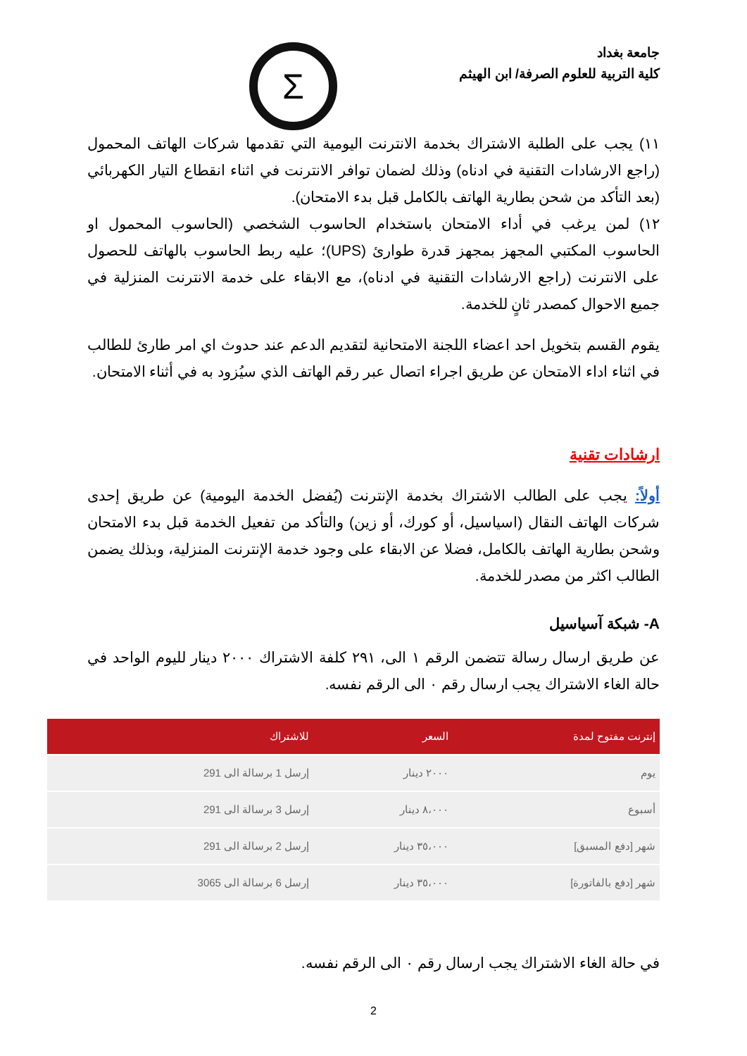جامعة بغداد
كلية التربية للعلوم الصرفة/ ابن الهيثم
Σ
١١) يجب على الطلبة الاشتراك بخدمة الانترنت اليومية التي تقدمها شركات الهاتف المحمول (راجع الارشادات التقنية في ادناه) وذلك لضمان توافر الانترنت في اثناء انقطاع التيار الكهربائي (بعد التأكد من شحن بطارية الهاتف بالكامل قبل بدء الامتحان).
١٢) لمن يرغب في أداء الامتحان باستخدام الحاسوب الشخصي (الحاسوب المحمول او الحاسوب المكتبي المجهز بمجهز قدرة طوارئ (UPS)؛ عليه ربط الحاسوب بالهاتف للحصول على الانترنت (راجع الارشادات التقنية في ادناه)، مع الابقاء على خدمة الانترنت المنزلية في جميع الاحوال كمصدر ثانٍ للخدمة.
يقوم القسم بتخويل احد اعضاء اللجنة الامتحانية لتقديم الدعم عند حدوث اي امر طارئ للطالب في اثناء اداء الامتحان عن طريق اجراء اتصال عبر رقم الهاتف الذي سيُزود به في أثناء الامتحان.
ارشادات تقنية
أولاً: يجب على الطالب الاشتراك بخدمة الإنترنت (يُفضل الخدمة اليومية) عن طريق إحدى شركات الهاتف النقال (اسياسيل، أو كورك، أو زين) والتأكد من تفعيل الخدمة قبل بدء الامتحان وشحن بطارية الهاتف بالكامل، فضلا عن الابقاء على وجود خدمة الإنترنت المنزلية، وبذلك يضمن الطالب اكثر من مصدر للخدمة.
A- شبكة آسياسيل
عن طريق ارسال رسالة تتضمن الرقم ١ الى، ٢٩١ كلفة الاشتراك ٢٠٠٠ دينار لليوم الواحد في حالة الغاء الاشتراك يجب ارسال رقم ٠ الى الرقم نفسه.
| إنترنت مفتوح لمدة | السعر | للاشتراك |
| --- | --- | --- |
| يوم | ٢٠٠٠ دينار | إرسل 1 برسالة الى 291 |
| أسبوع | ٨،٠٠٠ دينار | إرسل 3 برسالة الى 291 |
| شهر [دفع المسبق] | ٣٥،٠٠٠ دينار | إرسل 2 برسالة الى 291 |
| شهر [دفع بالفاتورة] | ٣٥،٠٠٠ دينار | إرسل 6 برسالة الى 3065 |
في حالة الغاء الاشتراك يجب ارسال رقم ٠ الى الرقم نفسه.
2